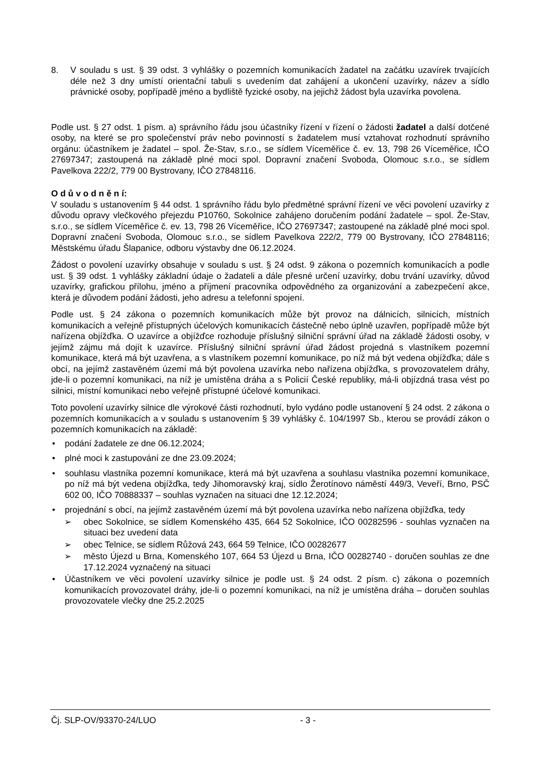8. V souladu s ust. § 39 odst. 3 vyhlášky o pozemních komunikacích žadatel na začátku uzavírek trvajících déle než 3 dny umístí orientační tabuli s uvedením dat zahájení a ukončení uzavírky, název a sídlo právnické osoby, popřípadě jméno a bydliště fyzické osoby, na jejichž žádost byla uzavírka povolena.
Podle ust. § 27 odst. 1 písm. a) správního řádu jsou účastníky řízení v řízení o žádosti žadatel a další dotčené osoby, na které se pro společenství práv nebo povinností s žadatelem musí vztahovat rozhodnutí správního orgánu: účastníkem je žadatel – spol. Že-Stav, s.r.o., se sídlem Víceměřice č. ev. 13, 798 26 Víceměřice, IČO 27697347; zastoupená na základě plné moci spol. Dopravní značení Svoboda, Olomouc s.r.o., se sídlem Pavelkova 222/2, 779 00 Bystrovany, IČO 27848116.
O d ů v o d n ě n í:
V souladu s ustanovením § 44 odst. 1 správního řádu bylo předmětné správní řízení ve věci povolení uzavírky z důvodu opravy vlečkového přejezdu P10760, Sokolnice zahájeno doručením podání žadatele – spol. Že-Stav, s.r.o., se sídlem Víceměřice č. ev. 13, 798 26 Víceměřice, IČO 27697347; zastoupené na základě plné moci spol. Dopravní značení Svoboda, Olomouc s.r.o., se sídlem Pavelkova 222/2, 779 00 Bystrovany, IČO 27848116; Městskému úřadu Šlapanice, odboru výstavby dne 06.12.2024.
Žádost o povolení uzavírky obsahuje v souladu s ust. § 24 odst. 9 zákona o pozemních komunikacích a podle ust. § 39 odst. 1 vyhlášky základní údaje o žadateli a dále přesné určení uzavírky, dobu trvání uzavírky, důvod uzavírky, grafickou přílohu, jméno a příjmení pracovníka odpovědného za organizování a zabezpečení akce, která je důvodem podání žádosti, jeho adresu a telefonní spojení.
Podle ust. § 24 zákona o pozemních komunikacích může být provoz na dálnicích, silnicích, místních komunikacích a veřejně přístupných účelových komunikacích částečně nebo úplně uzavřen, popřípadě může být nařízena objížďka. O uzavírce a objížďce rozhoduje příslušný silniční správní úřad na základě žádosti osoby, v jejímž zájmu má dojít k uzavírce. Příslušný silniční správní úřad žádost projedná s vlastníkem pozemní komunikace, která má být uzavřena, a s vlastníkem pozemní komunikace, po níž má být vedena objížďka; dále s obcí, na jejímž zastavěném území má být povolena uzavírka nebo nařízena objížďka, s provozovatelem dráhy, jde-li o pozemní komunikaci, na níž je umístěna dráha a s Policií České republiky, má-li objízdná trasa vést po silnici, místní komunikaci nebo veřejně přístupné účelové komunikaci.
Toto povolení uzavírky silnice dle výrokové části rozhodnutí, bylo vydáno podle ustanovení § 24 odst. 2 zákona o pozemních komunikacích a v souladu s ustanovením § 39 vyhlášky č. 104/1997 Sb., kterou se provádí zákon o pozemních komunikacích na základě:
• podání žadatele ze dne 06.12.2024;
• plné moci k zastupování ze dne 23.09.2024;
• souhlasu vlastníka pozemní komunikace, která má být uzavřena a souhlasu vlastníka pozemní komunikace, po níž má být vedena objížďka, tedy Jihomoravský kraj, sídlo Žerotínovo náměstí 449/3, Veveří, Brno, PSČ 602 00, IČO 70888337 – souhlas vyznačen na situaci dne 12.12.2024;
• projednání s obcí, na jejímž zastavěném území má být povolena uzavírka nebo nařízena objížďka, tedy
➢ obec Sokolnice, se sídlem Komenského 435, 664 52 Sokolnice, IČO 00282596 - souhlas vyznačen na situaci bez uvedení data
➢ obec Telnice, se sídlem Růžová 243, 664 59 Telnice, IČO 00282677
➢ město Újezd u Brna, Komenského 107, 664 53 Újezd u Brna, IČO 00282740 - doručen souhlas ze dne 17.12.2024 vyznačený na situaci
• Účastníkem ve věci povolení uzavírky silnice je podle ust. § 24 odst. 2 písm. c) zákona o pozemních komunikacích provozovatel dráhy, jde-li o pozemní komunikaci, na níž je umístěna dráha – doručen souhlas provozovatele vlečky dne 25.2.2025
Čj. SLP-OV/93370-24/LUO - 3 -